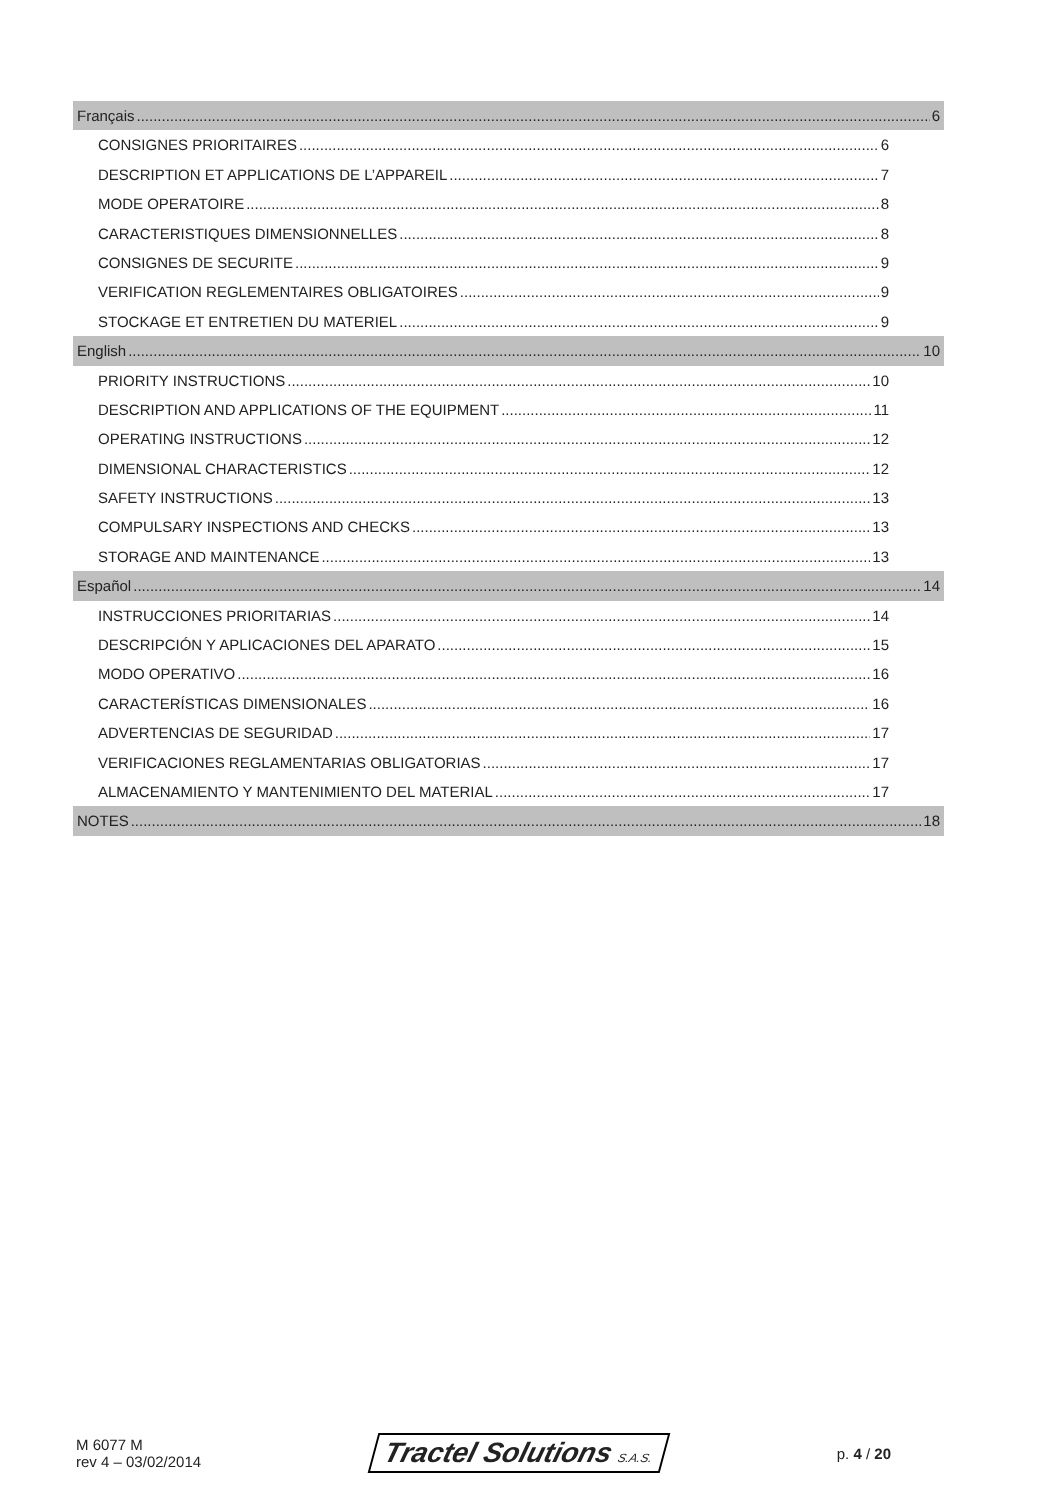Français 6
CONSIGNES PRIORITAIRES 6
DESCRIPTION ET APPLICATIONS DE L’APPAREIL 7
MODE OPERATOIRE 8
CARACTERISTIQUES DIMENSIONNELLES 8
CONSIGNES DE SECURITE 9
VERIFICATION REGLEMENTAIRES OBLIGATOIRES 9
STOCKAGE ET ENTRETIEN DU MATERIEL 9
English 10
PRIORITY INSTRUCTIONS 10
DESCRIPTION AND APPLICATIONS OF THE EQUIPMENT 11
OPERATING INSTRUCTIONS 12
DIMENSIONAL CHARACTERISTICS 12
SAFETY INSTRUCTIONS 13
COMPULSARY INSPECTIONS AND CHECKS 13
STORAGE AND MAINTENANCE 13
Español 14
INSTRUCCIONES PRIORITARIAS 14
DESCRIPCIÓN Y APLICACIONES DEL APARATO 15
MODO OPERATIVO 16
CARACTERÍSTICAS DIMENSIONALES 16
ADVERTENCIAS DE SEGURIDAD 17
VERIFICACIONES REGLAMENTARIAS OBLIGATORIAS 17
ALMACENAMIENTO Y MANTENIMIENTO DEL MATERIAL 17
NOTES 18
M 6077 M
rev 4 – 03/02/2014
Tractel Solutions S.A.S.
p. 4 / 20